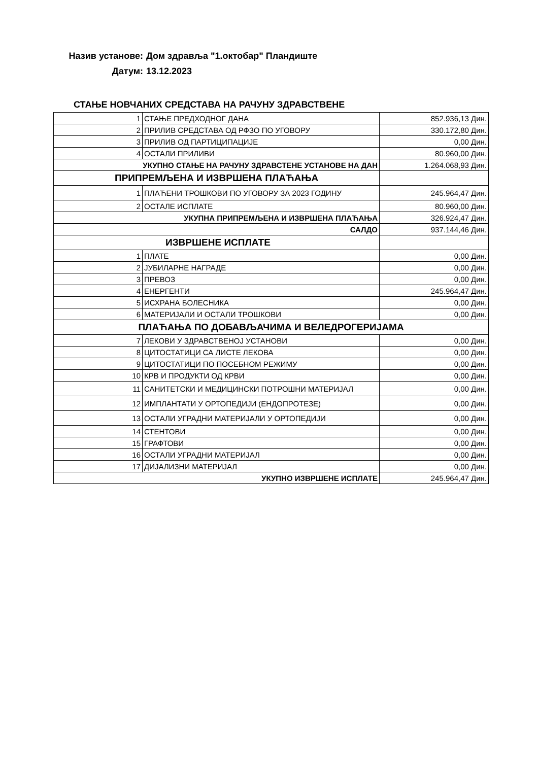Назив установе: Дом здравља "1.октобар" Пландиште
Датум: 13.12.2023
СТАЊЕ НОВЧАНИХ СРЕДСТАВА НА РАЧУНУ ЗДРАВСТВЕНЕ
| 1 | СТАЊЕ ПРЕДХОДНОГ ДАНА | 852.936,13 Дин. |
| 2 | ПРИЛИВ СРЕДСТАВА ОД РФЗО ПО УГОВОРУ | 330.172,80 Дин. |
| 3 | ПРИЛИВ ОД ПАРТИЦИПАЦИЈЕ | 0,00 Дин. |
| 4 | ОСТАЛИ ПРИЛИВИ | 80.960,00 Дин. |
| УКУПНО СТАЊЕ НА РАЧУНУ ЗДРАВСТЕНЕ УСТАНОВЕ НА ДАН | | 1.264.068,93 Дин. |
| ПРИПРЕМЉЕНА И ИЗВРШЕНА ПЛАЋАЊА | | |
| 1 | ПЛАЋЕНИ ТРОШКОВИ ПО УГОВОРУ ЗА 2023 ГОДИНУ | 245.964,47 Дин. |
| 2 | ОСТАЛЕ ИСПЛАТЕ | 80.960,00 Дин. |
| УКУПНА ПРИПРЕМЉЕНА И ИЗВРШЕНА ПЛАЋАЊА | | 326.924,47 Дин. |
| САЛДО | | 937.144,46 Дин. |
| ИЗВРШЕНЕ ИСПЛАТЕ | | |
| 1 | ПЛАТЕ | 0,00 Дин. |
| 2 | ЈУБИЛАРНЕ НАГРАДЕ | 0,00 Дин. |
| 3 | ПРЕВОЗ | 0,00 Дин. |
| 4 | ЕНЕРГЕНТИ | 245.964,47 Дин. |
| 5 | ИСХРАНА БОЛЕСНИКА | 0,00 Дин. |
| 6 | МАТЕРИЈАЛИ И ОСТАЛИ ТРОШКОВИ | 0,00 Дин. |
| ПЛАЋАЊА ПО ДОБАВЉАЧИМА И ВЕЛЕДРОГЕРИЈАМА | | |
| 7 | ЛЕКОВИ У ЗДРАВСТВЕНОЈ УСТАНОВИ | 0,00 Дин. |
| 8 | ЦИТОСТАТИЦИ СА ЛИСТЕ ЛЕКОВА | 0,00 Дин. |
| 9 | ЦИТОСТАТИЦИ ПО ПОСЕБНОМ РЕЖИМУ | 0,00 Дин. |
| 10 | КРВ И ПРОДУКТИ ОД КРВИ | 0,00 Дин. |
| 11 | САНИТЕТСКИ И МЕДИЦИНСКИ ПОТРОШНИ МАТЕРИЈАЛ | 0,00 Дин. |
| 12 | ИМПЛАНТАТИ У ОРТОПЕДИЈИ (ЕНДОПРОТЕЗЕ) | 0,00 Дин. |
| 13 | ОСТАЛИ УГРАДНИ МАТЕРИЈАЛИ У ОРТОПЕДИЈИ | 0,00 Дин. |
| 14 | СТЕНТОВИ | 0,00 Дин. |
| 15 | ГРАФТОВИ | 0,00 Дин. |
| 16 | ОСТАЛИ УГРАДНИ МАТЕРИЈАЛ | 0,00 Дин. |
| 17 | ДИЈАЛИЗНИ МАТЕРИЈАЛ | 0,00 Дин. |
| УКУПНО ИЗВРШЕНЕ ИСПЛАТЕ | | 245.964,47 Дин. |